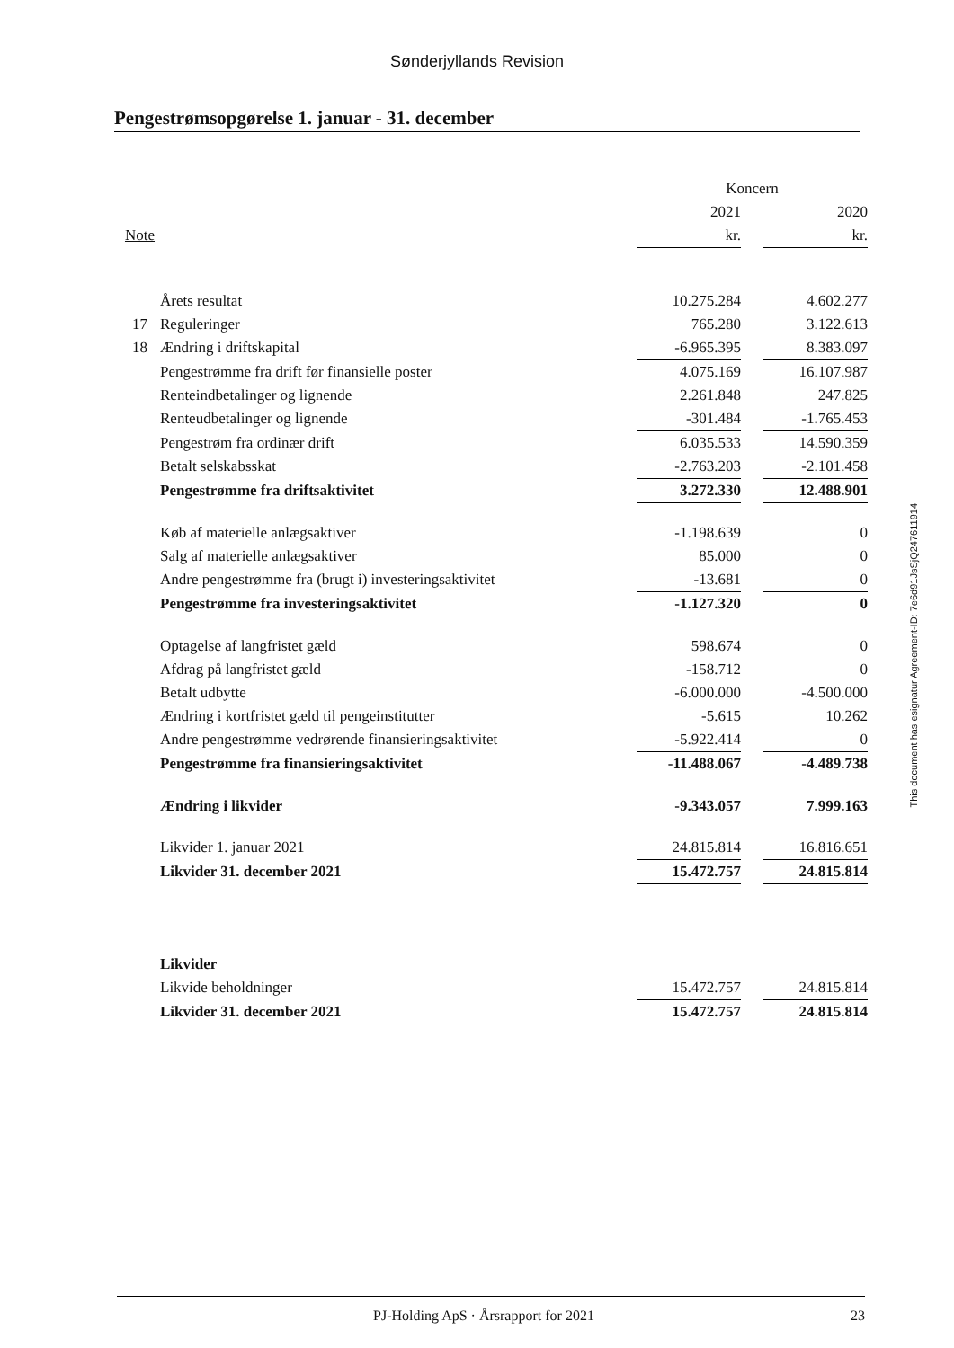Sønderjyllands Revision
Pengestrømsopgørelse 1. januar - 31. december
| | | Koncern | | |
| --- | --- | --- | --- | --- |
| | | 2021 | | 2020 |
| Note | | kr. | | kr. |
| | Årets resultat | 10.275.284 | | 4.602.277 |
| 17 | Reguleringer | 765.280 | | 3.122.613 |
| 18 | Ændring i driftskapital | -6.965.395 | | 8.383.097 |
| | Pengestrømme fra drift før finansielle poster | 4.075.169 | | 16.107.987 |
| | Renteindbetalinger og lignende | 2.261.848 | | 247.825 |
| | Renteudbetalinger og lignende | -301.484 | | -1.765.453 |
| | Pengestrøm fra ordinær drift | 6.035.533 | | 14.590.359 |
| | Betalt selskabsskat | -2.763.203 | | -2.101.458 |
| | Pengestrømme fra driftsaktivitet | 3.272.330 | | 12.488.901 |
| | Køb af materielle anlægsaktiver | -1.198.639 | | 0 |
| | Salg af materielle anlægsaktiver | 85.000 | | 0 |
| | Andre pengestrømme fra (brugt i) investeringsaktivitet | -13.681 | | 0 |
| | Pengestrømme fra investeringsaktivitet | -1.127.320 | | 0 |
| | Optagelse af langfristet gæld | 598.674 | | 0 |
| | Afdrag på langfristet gæld | -158.712 | | 0 |
| | Betalt udbytte | -6.000.000 | | -4.500.000 |
| | Ændring i kortfristet gæld til pengeinstitutter | -5.615 | | 10.262 |
| | Andre pengestrømme vedrørende finansieringsaktivitet | -5.922.414 | | 0 |
| | Pengestrømme fra finansieringsaktivitet | -11.488.067 | | -4.489.738 |
| | Ændring i likvider | -9.343.057 | | 7.999.163 |
| | Likvider 1. januar 2021 | 24.815.814 | | 16.816.651 |
| | Likvider 31. december 2021 | 15.472.757 | | 24.815.814 |
| | Likvider | | | |
| | Likvide beholdninger | 15.472.757 | | 24.815.814 |
| | Likvider 31. december 2021 | 15.472.757 | | 24.815.814 |
PJ-Holding ApS · Årsrapport for 2021 23
This document has esignatur Agreement-ID: 7e6d91JsSjQ247611914